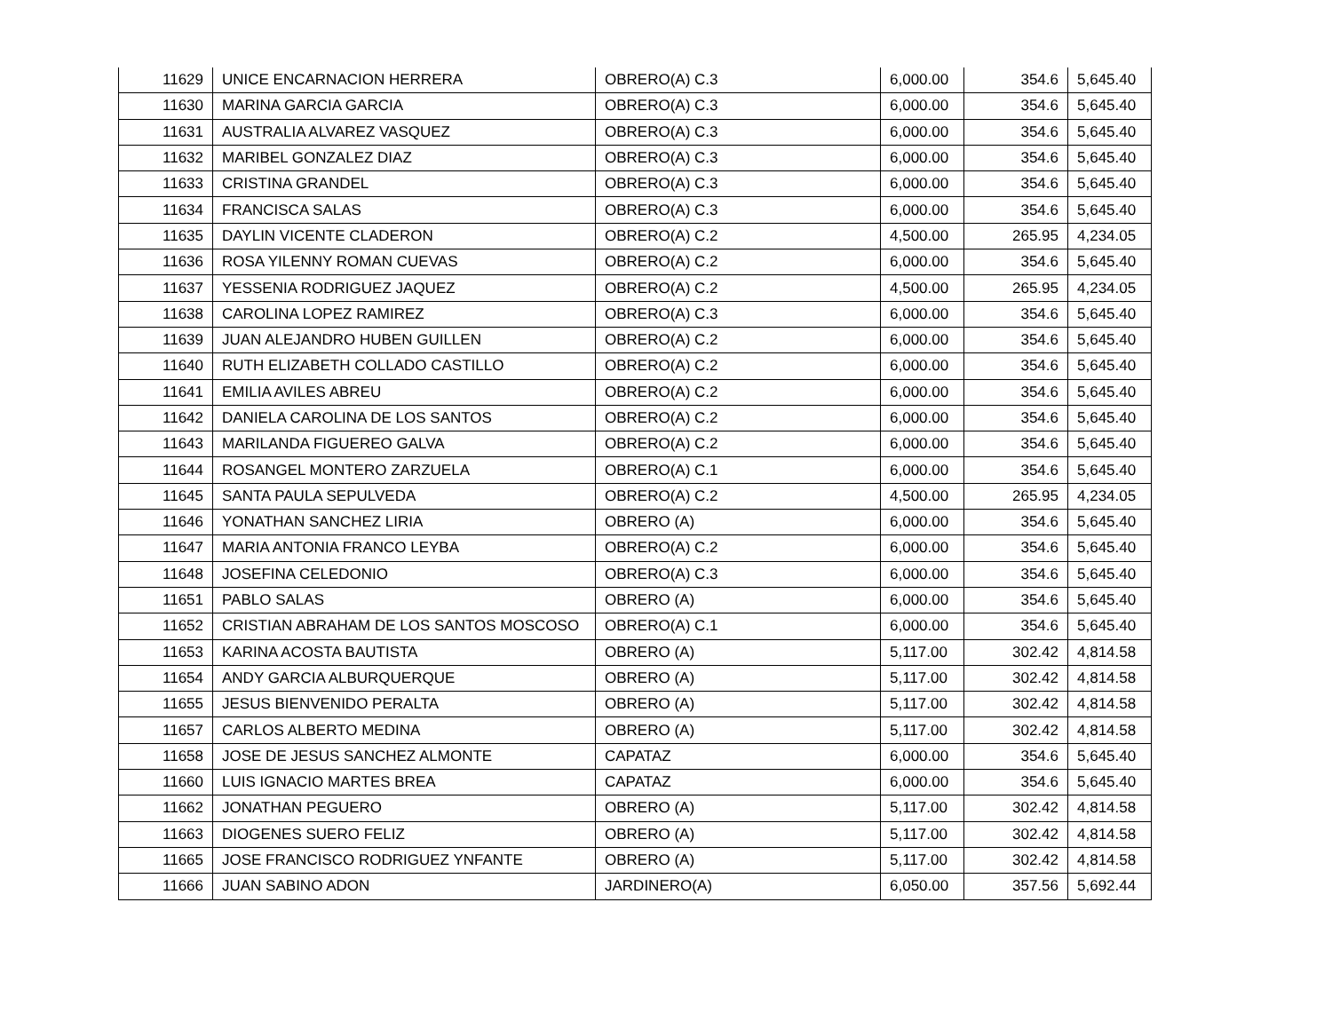| 11629 | UNICE ENCARNACION HERRERA | OBRERO(A) C.3 | 6,000.00 | 354.6 | 5,645.40 |
| 11630 | MARINA GARCIA GARCIA | OBRERO(A) C.3 | 6,000.00 | 354.6 | 5,645.40 |
| 11631 | AUSTRALIA ALVAREZ VASQUEZ | OBRERO(A) C.3 | 6,000.00 | 354.6 | 5,645.40 |
| 11632 | MARIBEL GONZALEZ DIAZ | OBRERO(A) C.3 | 6,000.00 | 354.6 | 5,645.40 |
| 11633 | CRISTINA GRANDEL | OBRERO(A) C.3 | 6,000.00 | 354.6 | 5,645.40 |
| 11634 | FRANCISCA SALAS | OBRERO(A) C.3 | 6,000.00 | 354.6 | 5,645.40 |
| 11635 | DAYLIN VICENTE CLADERON | OBRERO(A) C.2 | 4,500.00 | 265.95 | 4,234.05 |
| 11636 | ROSA YILENNY ROMAN CUEVAS | OBRERO(A) C.2 | 6,000.00 | 354.6 | 5,645.40 |
| 11637 | YESSENIA RODRIGUEZ JAQUEZ | OBRERO(A) C.2 | 4,500.00 | 265.95 | 4,234.05 |
| 11638 | CAROLINA LOPEZ RAMIREZ | OBRERO(A) C.3 | 6,000.00 | 354.6 | 5,645.40 |
| 11639 | JUAN ALEJANDRO HUBEN GUILLEN | OBRERO(A) C.2 | 6,000.00 | 354.6 | 5,645.40 |
| 11640 | RUTH ELIZABETH COLLADO CASTILLO | OBRERO(A) C.2 | 6,000.00 | 354.6 | 5,645.40 |
| 11641 | EMILIA AVILES ABREU | OBRERO(A) C.2 | 6,000.00 | 354.6 | 5,645.40 |
| 11642 | DANIELA CAROLINA DE LOS SANTOS | OBRERO(A) C.2 | 6,000.00 | 354.6 | 5,645.40 |
| 11643 | MARILANDA FIGUEREO GALVA | OBRERO(A) C.2 | 6,000.00 | 354.6 | 5,645.40 |
| 11644 | ROSANGEL MONTERO ZARZUELA | OBRERO(A) C.1 | 6,000.00 | 354.6 | 5,645.40 |
| 11645 | SANTA PAULA SEPULVEDA | OBRERO(A) C.2 | 4,500.00 | 265.95 | 4,234.05 |
| 11646 | YONATHAN SANCHEZ LIRIA | OBRERO (A) | 6,000.00 | 354.6 | 5,645.40 |
| 11647 | MARIA ANTONIA FRANCO LEYBA | OBRERO(A) C.2 | 6,000.00 | 354.6 | 5,645.40 |
| 11648 | JOSEFINA CELEDONIO | OBRERO(A) C.3 | 6,000.00 | 354.6 | 5,645.40 |
| 11651 | PABLO SALAS | OBRERO (A) | 6,000.00 | 354.6 | 5,645.40 |
| 11652 | CRISTIAN ABRAHAM DE LOS SANTOS MOSCOSO | OBRERO(A) C.1 | 6,000.00 | 354.6 | 5,645.40 |
| 11653 | KARINA ACOSTA BAUTISTA | OBRERO (A) | 5,117.00 | 302.42 | 4,814.58 |
| 11654 | ANDY GARCIA ALBURQUERQUE | OBRERO (A) | 5,117.00 | 302.42 | 4,814.58 |
| 11655 | JESUS BIENVENIDO PERALTA | OBRERO (A) | 5,117.00 | 302.42 | 4,814.58 |
| 11657 | CARLOS ALBERTO MEDINA | OBRERO (A) | 5,117.00 | 302.42 | 4,814.58 |
| 11658 | JOSE DE JESUS SANCHEZ ALMONTE | CAPATAZ | 6,000.00 | 354.6 | 5,645.40 |
| 11660 | LUIS IGNACIO MARTES BREA | CAPATAZ | 6,000.00 | 354.6 | 5,645.40 |
| 11662 | JONATHAN PEGUERO | OBRERO (A) | 5,117.00 | 302.42 | 4,814.58 |
| 11663 | DIOGENES SUERO FELIZ | OBRERO (A) | 5,117.00 | 302.42 | 4,814.58 |
| 11665 | JOSE FRANCISCO RODRIGUEZ YNFANTE | OBRERO (A) | 5,117.00 | 302.42 | 4,814.58 |
| 11666 | JUAN SABINO ADON | JARDINERO(A) | 6,050.00 | 357.56 | 5,692.44 |